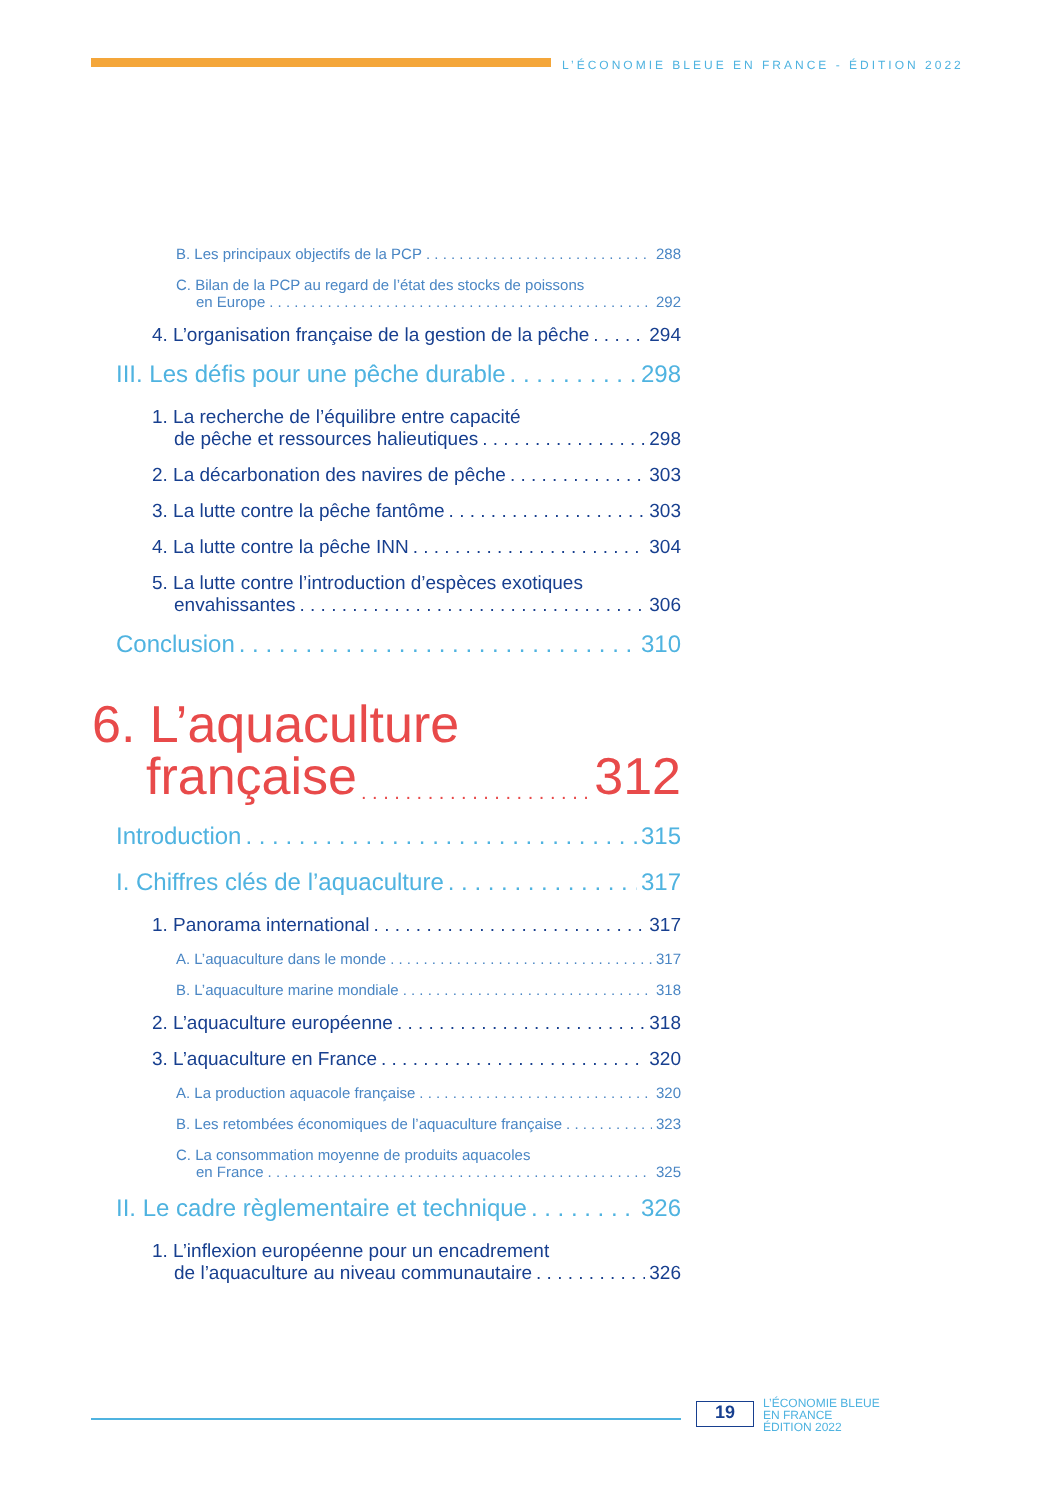L’ÉCONOMIE BLEUE EN FRANCE - ÉDITION 2022
B. Les principaux objectifs de la PCP 288
C. Bilan de la PCP au regard de l’état des stocks de poissons
en Europe 292
4. L’organisation française de la gestion de la pêche 294
III. Les défis pour une pêche durable 298
1. La recherche de l’équilibre entre capacité
de pêche et ressources halieutiques 298
2. La décarbonation des navires de pêche 303
3. La lutte contre la pêche fantôme 303
4. La lutte contre la pêche INN 304
5. La lutte contre l’introduction d’espèces exotiques
envahissantes 306
Conclusion 310
6. L’aquaculture
française 312
Introduction 315
I. Chiffres clés de l’aquaculture 317
1. Panorama international 317
A. L’aquaculture dans le monde 317
B. L’aquaculture marine mondiale 318
2. L’aquaculture européenne 318
3. L’aquaculture en France 320
A. La production aquacole française 320
B. Les retombées économiques de l’aquaculture française 323
C. La consommation moyenne de produits aquacoles
en France 325
II. Le cadre règlementaire et technique 326
1. L’inflexion européenne pour un encadrement
de l’aquaculture au niveau communautaire 326
19
L’ÉCONOMIE BLEUE
EN FRANCE
ÉDITION 2022